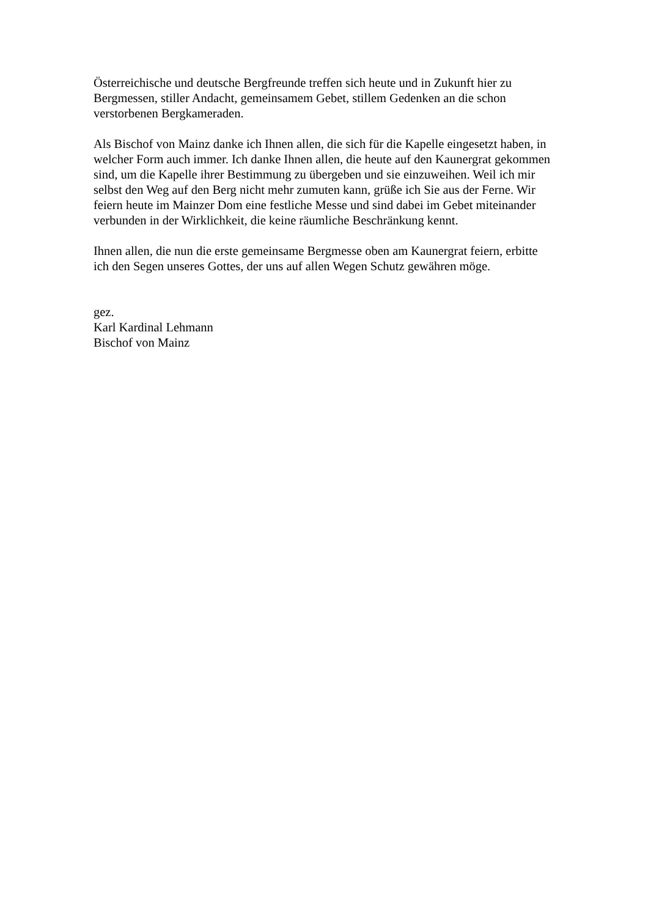Österreichische und deutsche Bergfreunde treffen sich heute und in Zukunft hier zu
Bergmessen, stiller Andacht, gemeinsamem Gebet, stillem Gedenken an die schon
verstorbenen Bergkameraden.
Als Bischof von Mainz danke ich Ihnen allen, die sich für die Kapelle eingesetzt haben, in
welcher Form auch immer. Ich danke Ihnen allen, die heute auf den Kaunergrat gekommen
sind, um die Kapelle ihrer Bestimmung zu übergeben und sie einzuweihen. Weil ich mir
selbst den Weg auf den Berg nicht mehr zumuten kann, grüße ich Sie aus der Ferne. Wir
feiern heute im Mainzer Dom eine festliche Messe und sind dabei im Gebet miteinander
verbunden in der Wirklichkeit, die keine räumliche Beschränkung kennt.
Ihnen allen, die nun die erste gemeinsame Bergmesse oben am Kaunergrat feiern, erbitte
ich den Segen unseres Gottes, der uns auf allen Wegen Schutz gewähren möge.
gez.
Karl Kardinal Lehmann
Bischof von Mainz